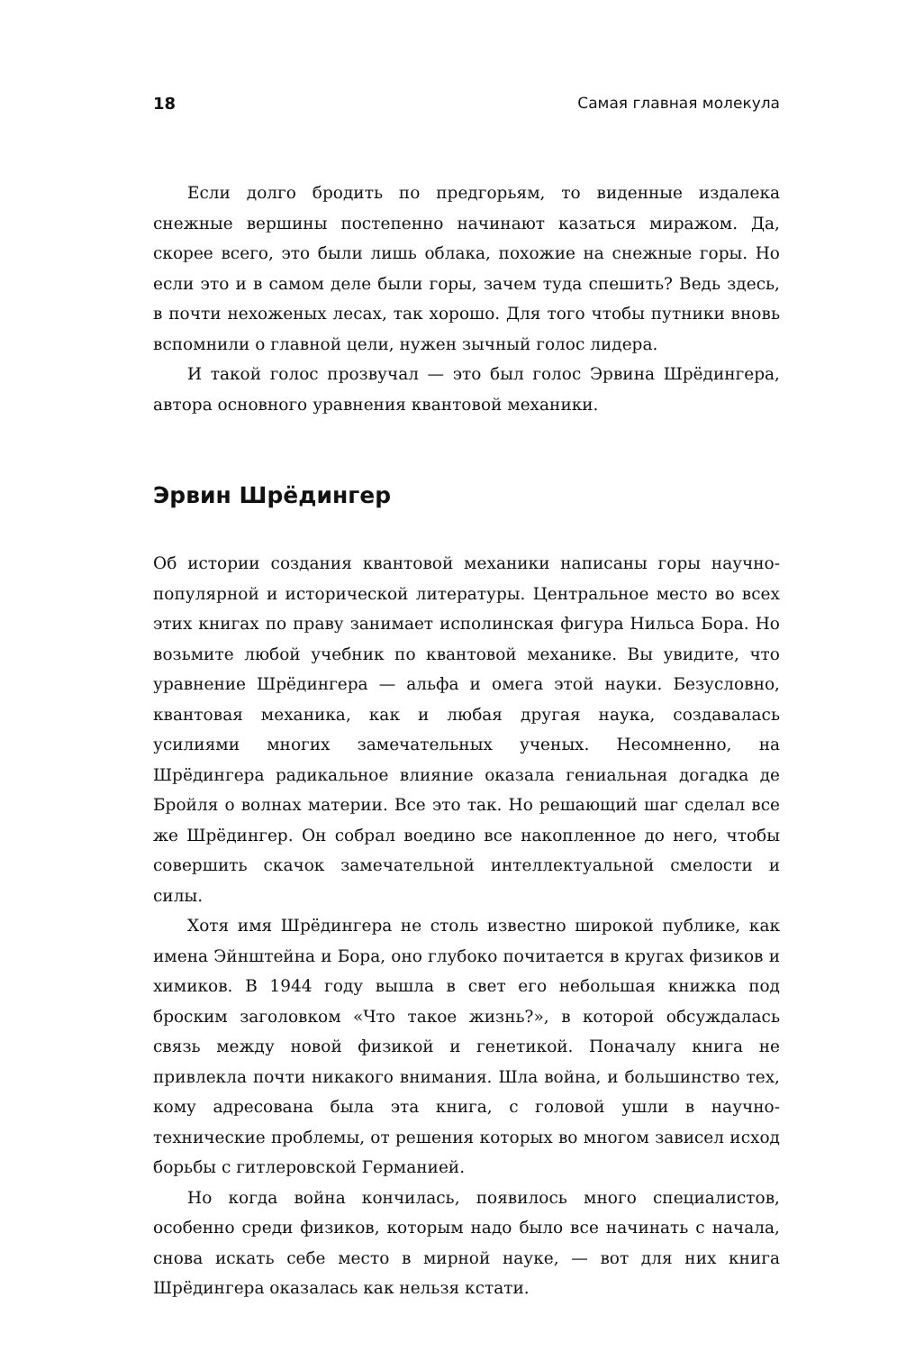18 Самая главная молекула
Если долго бродить по предгорьям, то виденные издалека снежные вершины постепенно начинают казаться миражом. Да, скорее всего, это были лишь облака, похожие на снежные горы. Но если это и в самом деле были горы, зачем туда спешить? Ведь здесь, в почти нехоженых лесах, так хорошо. Для того чтобы путники вновь вспомнили о главной цели, нужен зычный голос лидера.
И такой голос прозвучал — это был голос Эрвина Шрёдингера, автора основного уравнения квантовой механики.
Эрвин Шрёдингер
Об истории создания квантовой механики написаны горы научно-популярной и исторической литературы. Центральное место во всех этих книгах по праву занимает исполинская фигура Нильса Бора. Но возьмите любой учебник по квантовой механике. Вы увидите, что уравнение Шрёдингера — альфа и омега этой науки. Безусловно, квантовая механика, как и любая другая наука, создавалась усилиями многих замечательных ученых. Несомненно, на Шрёдингера радикальное влияние оказала гениальная догадка де Бройля о волнах материи. Все это так. Но решающий шаг сделал все же Шрёдингер. Он собрал воедино все накопленное до него, чтобы совершить скачок замечательной интеллектуальной смелости и силы.
Хотя имя Шрёдингера не столь известно широкой публике, как имена Эйнштейна и Бора, оно глубоко почитается в кругах физиков и химиков. В 1944 году вышла в свет его небольшая книжка под броским заголовком «Что такое жизнь?», в которой обсуждалась связь между новой физикой и генетикой. Поначалу книга не привлекла почти никакого внимания. Шла война, и большинство тех, кому адресована была эта книга, с головой ушли в научно-технические проблемы, от решения которых во многом зависел исход борьбы с гитлеровской Германией.
Но когда война кончилась, появилось много специалистов, особенно среди физиков, которым надо было все начинать с начала, снова искать себе место в мирной науке, — вот для них книга Шрёдингера оказалась как нельзя кстати.